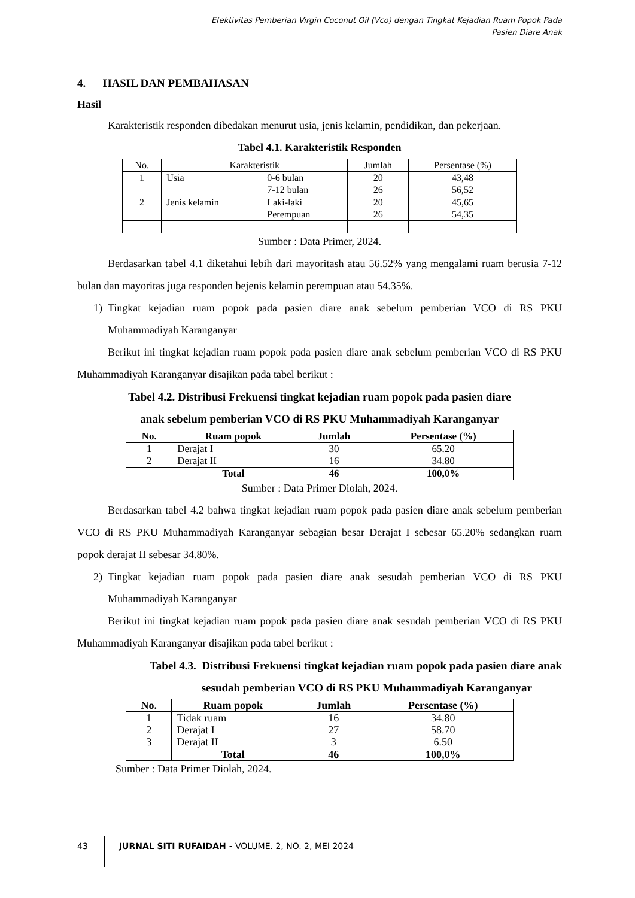Efektivitas Pemberian Virgin Coconut Oil (Vco) dengan Tingkat Kejadian Ruam Popok Pada
Pasien Diare Anak
4. HASIL DAN PEMBAHASAN
Hasil
Karakteristik responden dibedakan menurut usia, jenis kelamin, pendidikan, dan pekerjaan.
Tabel 4.1. Karakteristik Responden
| No. | Karakteristik | | Jumlah | Persentase (%) |
| 1 | Usia | 0-6 bulan | 20 | 43,48 |
| | | 7-12 bulan | 26 | 56,52 |
| 2 | Jenis kelamin | Laki-laki | 20 | 45,65 |
| | | Perempuan | 26 | 54,35 |
Sumber : Data Primer, 2024.
Berdasarkan tabel 4.1 diketahui lebih dari mayoritash atau 56.52% yang mengalami ruam berusia 7-12 bulan dan mayoritas juga responden bejenis kelamin perempuan atau 54.35%.
1) Tingkat kejadian ruam popok pada pasien diare anak sebelum pemberian VCO di RS PKU Muhammadiyah Karanganyar
Berikut ini tingkat kejadian ruam popok pada pasien diare anak sebelum pemberian VCO di RS PKU Muhammadiyah Karanganyar disajikan pada tabel berikut :
Tabel 4.2. Distribusi Frekuensi tingkat kejadian ruam popok pada pasien diare
anak sebelum pemberian VCO di RS PKU Muhammadiyah Karanganyar
| No. | Ruam popok | Jumlah | Persentase (%) |
| --- | --- | --- | --- |
| 1 | Derajat I | 30 | 65.20 |
| 2 | Derajat II | 16 | 34.80 |
| | Total | 46 | 100,0% |
Sumber : Data Primer Diolah, 2024.
Berdasarkan tabel 4.2 bahwa tingkat kejadian ruam popok pada pasien diare anak sebelum pemberian VCO di RS PKU Muhammadiyah Karanganyar sebagian besar Derajat I sebesar 65.20% sedangkan ruam popok derajat II sebesar 34.80%.
2) Tingkat kejadian ruam popok pada pasien diare anak sesudah pemberian VCO di RS PKU Muhammadiyah Karanganyar
Berikut ini tingkat kejadian ruam popok pada pasien diare anak sesudah pemberian VCO di RS PKU Muhammadiyah Karanganyar disajikan pada tabel berikut :
Tabel 4.3. Distribusi Frekuensi tingkat kejadian ruam popok pada pasien diare anak
sesudah pemberian VCO di RS PKU Muhammadiyah Karanganyar
| No. | Ruam popok | Jumlah | Persentase (%) |
| --- | --- | --- | --- |
| 1 | Tidak ruam | 16 | 34.80 |
| 2 | Derajat I | 27 | 58.70 |
| 3 | Derajat II | 3 | 6.50 |
| | Total | 46 | 100,0% |
Sumber : Data Primer Diolah, 2024.
43 JURNAL SITI RUFAIDAH - VOLUME. 2, NO. 2, MEI 2024